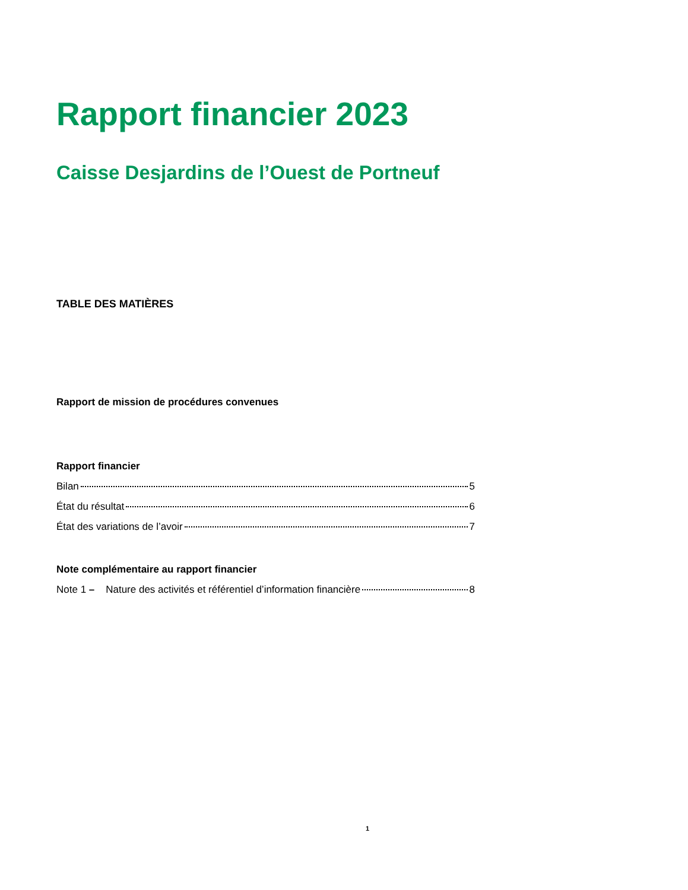Rapport financier 2023
Caisse Desjardins de l’Ouest de Portneuf
TABLE DES MATIÈRES
Rapport de mission de procédures convenues
Rapport financier
Bilan 5
État du résultat 6
État des variations de l’avoir 7
Note complémentaire au rapport financier
Note 1 – Nature des activités et référentiel d’information financière 8
1